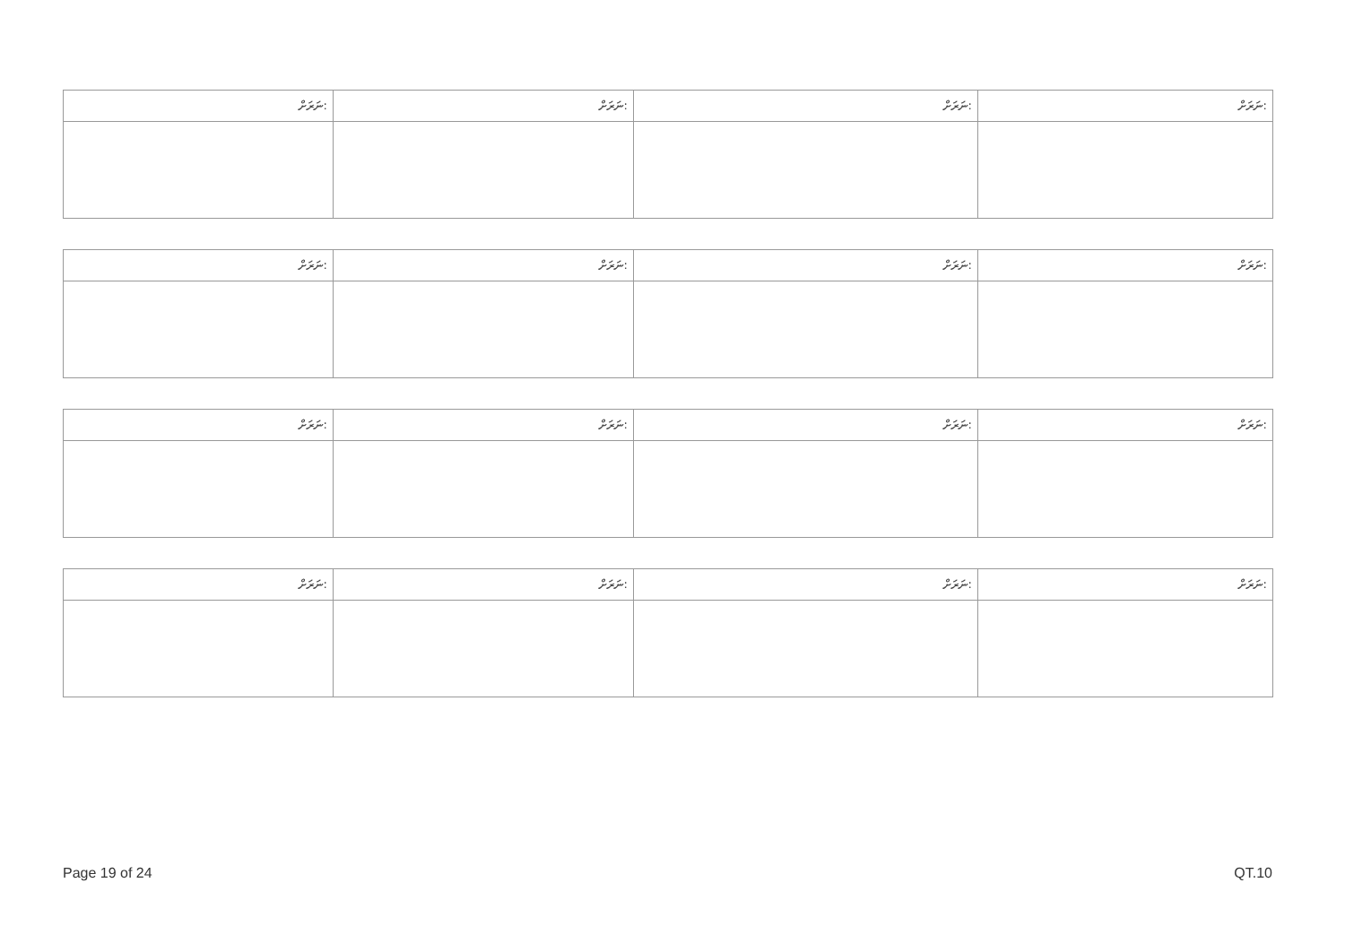| ނަރަށް: | ނަރަށް: | ނަރަށް: | ނަރަށް: |
| ނަރަށް: | ނަރަށް: | ނަރަށް: | ނަރަށް: |
| ނަރަށް: | ނަރަށް: | ނަރަށް: | ނަރަށް: |
| ނަރަށް: | ނަރަށް: | ނަރަށް: | ނަރަށް: |
Page 19 of 24 QT.10